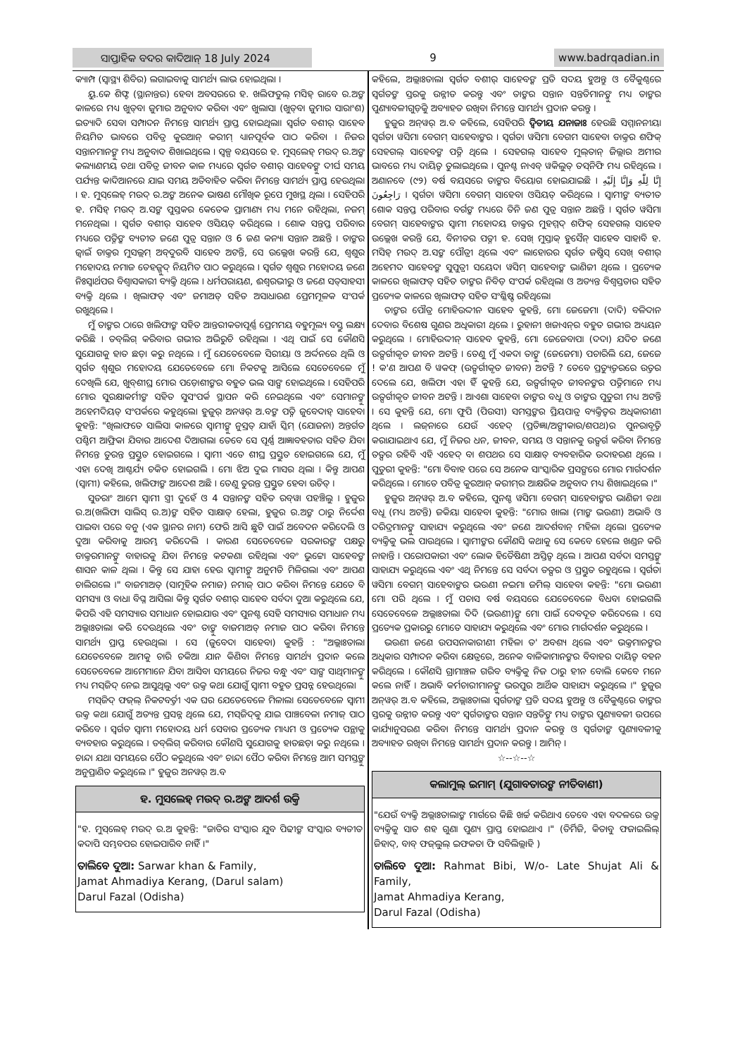ସାପ୍ତାହିକ ବଦର କାଦିଆନ୍ 18 July 2024 9 www.badrqadian.in
କ୍ୟାମ୍ପ (ସ୍ୱାସ୍ଥ୍ୟ ଶିବିର) ଲଗାଇବାକୁ ସାମର୍ଥ୍ୟ ଲାଭ ହୋଇଥିଲା ।
ୟୁ.କେ ଶିଫ୍ଟ (ସ୍ଥାନାନ୍ତର) ହେବା ଅବସରରେ ହ. ଖଲିଫତୁଲ୍ ମସିହ୍ ରାବେ ର.ଅଙ୍କ କାଳରେ ମଧ୍ୟ ଖୁତ୍‌ବା ଜୁମାର ଅନୁବାଦ କରିବା ଏବଂ ଖୁଲାସା (ଖୁତ୍‌ବା ଜୁମାର ସାରାଂଶ) ଇତ୍ୟାଦି ସେବା ସମ୍ପାଦନ ନିମନ୍ତେ ସାମର୍ଥ୍ୟ ପ୍ରାପ୍ତ ହୋଇଥିଲା। ସ୍ୱର୍ଗତ ବଶୀର୍ ସାହେବ ନିୟମିତ ଭାବରେ ପବିତ୍ର କୁରଆନ୍ କରୀମ୍ ଧ୍ୟାନପୂର୍ବକ ପାଠ କରିବା । ନିଜର ସନ୍ତାନମାନଙ୍କୁ ମଧ୍ୟ ଅନୁବାଦ ଶିଖାଇଥିଲେ । ସ୍ୱଳ୍ପ ବୟସରେ ହ. ମୁସ୍‌ଲେହ୍ ମଉଦ୍ ର.ଅଙ୍କ କଲ୍ୟାଣମୟ ତଥା ପବିତ୍ର ଜୀବନ କାଳ ମଧ୍ୟରେ ସ୍ୱର୍ଗତ ବଶୀର୍ ସାହେବଙ୍କୁ ଦୀର୍ଘ ସମୟ ପର୍ଯ୍ୟନ୍ତ କାଦିଆନରେ ଯାଇ ସମୟ ଅତିବାହିତ କରିବା ନିମନ୍ତେ ସାମର୍ଥ୍ୟ ପ୍ରାପ୍ତ ହେଉଥିଲା । ହ. ମୁସ୍‌ଲେହ୍ ମଉଦ୍ ର.ଅଙ୍କ ଅନେକ ଭାଷଣ ମୌଖିକ ରୂପେ ମୁଖସ୍ଥ ଥିଲା । ସେହିପରି ହ. ମସିହ୍ ମଉଦ୍ ଅ.ସଙ୍କ ପୁସ୍ତକର କେତେକ ପ୍ରାମାଣ୍ୟ ମଧ୍ୟ ମନେ ରହିଥିଲା, ନଜମ୍ ମନେଥିଲା । ସ୍ୱର୍ଗତ ବଶୀର୍ ସାହେବ ଓସିୟତ୍ କରିଥିଲେ । ଶୋକ ସନ୍ତପ୍ତ ପରିବାର ମଧ୍ୟରେ ପତ୍ନିଙ୍କ ବ୍ୟତୀତ ଜଣେ ପୁତ୍ର ସନ୍ତାନ ଓ 6 ଜଣ କନ୍ୟା ସନ୍ତାନ ଅଛନ୍ତି । ତାଙ୍କର ଜ୍ୱାଇଁ ଡାକ୍ତର ମୁସଲ୍ଲମ୍ ଅବ୍‌ଦୁରବି ସାହେବ ଅଟନ୍ତି, ସେ ଉଲ୍ଲେଖ କରନ୍ତି ଯେ, ଶ୍ୱଶୁର ମହୋଦୟ ନମାଜ ତେହଜ୍ଜୁଦ୍ ନିୟମିତ ପାଠ କରୁଥିଲେ । ସ୍ୱର୍ଗତ ଶ୍ୱଶୁର ମହୋଦୟ ଜଣେ ନିଃସ୍ୱାର୍ଥପର ବିଶ୍ୱାସକାରୀ ବ୍ୟକ୍ତି ଥିଲେ । ଧର୍ମପରାୟଣ, ଈଶ୍ୱରଭୀରୁ ଓ ଜଣେ ସତ୍‌ସାହସୀ ବ୍ୟକ୍ତି ଥିଲେ । ଖିଲାଫତ୍ ଏବଂ ଜମାଅତ୍ ସହିତ ଅସାଧାରଣ ପ୍ରେମମୂଳକ ସଂପର୍କ ରଖୁଥିଲେ ।
ମୁଁ ତାଙ୍କର ଠାରେ ଖଲିଫାଙ୍କ ସହିତ ଆନ୍ତରୀକତାପୂର୍ଣ୍ଣ ପ୍ରେମମୟ ବହୁମୂଲ୍ୟ ବସ୍ତୁ ଲକ୍ଷ୍ୟ କରିଛି । ତବ୍‌ଲିଗ୍ କରିବାର ଗଭୀର ଅଭିରୁଚି ରହିଥିଲା । ଏଥି ପାଇଁ ସେ କୌଣସି ସୁଯୋଗକୁ ହାତ ଛଡ଼ା କରୁ ନଥିଲେ । ମୁଁ ଯେତେବେଳେ ସିରୀୟା ଓ ଅର୍ଦ୍ଦନରେ ଥିଲି ଓ ସ୍ୱର୍ଗତ ଶ୍ୱଶୁର ମହୋଦୟ ଯେତେବେଳେ ମୋ ନିକଟକୁ ଆସିଲେ ସେତେବେଳେ ମୁଁ ଦେଖିଲି ଯେ, ଖୁବ୍‌ଶୀଘ୍ର ମୋର ପଡ଼ୋଶୀଙ୍କର ବହୁତ ଭଲ ସାଙ୍ଗ ହୋଇଥିଲେ । ସେହିପରି ମୋର ସୁରକ୍ଷାକର୍ମୀଙ୍କ ସହିତ ସୁସଂପର୍କ ସ୍ଥାପନ କରି ନେଇଥିଲେ ଏବଂ ସେମାନଙ୍କୁ ଅହେମଦିୟତ୍ ସଂପର୍କରେ କହୁଥିଲେ। ହୁଜୁର୍ ଅନୱର୍ ଅ.ବଙ୍କ ପତ୍ନି ଜୁବେଦାହ୍ ସାହେବା କୁହନ୍ତି: "ଖିଲାଫତେ ସାଲିସା କାଳରେ ସ୍ୱାମୀଙ୍କୁ ନୁସ୍ରତ୍ ଯାହାଁ ସ୍କିମ୍ (ଯୋଜନା) ଅନ୍ତର୍ଗତ ପଶ୍ଚିମ ଆଫ୍ରିକା ଯିବାର ଆଦେଶ ଦିଆଗଲା ତେବେ ସେ ପୂର୍ଣ୍ଣ ଆଜ୍ଞାବହତାର ସହିତ ଯିବା ନିମନ୍ତେ ତୁରନ୍ତ ପ୍ରସ୍ତୁତ ହୋଇଗଲେ । ସ୍ୱାମୀ ଏତେ ଶୀଘ୍ର ପ୍ରସ୍ତୁତ ହୋଇଗଲେ ଯେ, ମୁଁ ଏହା ଦେଖି ଆଶ୍ଚର୍ଯ୍ୟ ଚକିତ ହୋଇଗଲି । ମୋ ଝିଅ ଦୁଇ ମାସର ଥିଲା । କିନ୍ତୁ ଆପଣ (ସ୍ୱାମୀ) କହିଲେ, ଖଲିଫାଙ୍କ ଆଦେଶ ଅଛି । ତେଣୁ ତୁରନ୍ତ ପ୍ରସ୍ତୁତ ହେବା ଉଚିତ୍ ।
ସୁତରାଂ ଆମେ ସ୍ୱାମୀ ସ୍ତ୍ରୀ ଦୁହେଁ ଓ 4 ସନ୍ତାନଙ୍କ ସହିତ ରବ୍‌ୱା ପହଞ୍ଚିଲୁ । ହୁଜୁର ର.ଅ(ଖଲିଫା ସାଲିସ୍ ର.ଅ)ଙ୍କ ସହିତ ସାକ୍ଷାତ୍ ହେଲା, ହୁଜୁର ର.ଅଙ୍କ ଠାରୁ ନିର୍ଦ୍ଦେଶ ପାଇବା ପରେ ବନୁ (ଏକ ସ୍ଥାନର ନାମ) ଫେରି ଆସି ଛୁଟି ପାଇଁ ଅବେଦନ କରିଦେଲି ଓ ଦୁଆ କରିବାକୁ ଆରମ୍ଭ କରିଦେଲି । କାରଣ ସେତେବେଳେ ସରକାରଙ୍କ ପକ୍ଷରୁ ଡାକ୍ତରମାନଙ୍କୁ ବାହାରକୁ ଯିବା ନିମନ୍ତେ କଟକଣା ରହିଥିଲା ଏବଂ ଭୁଟ୍ଟୋ ସାହେବଙ୍କ ଶାସନ କାଳ ଥିଲା । କିନ୍ତୁ ସେ ଯାହା ହେଉ ସ୍ୱାମୀଙ୍କୁ ଅନୁମତି ମିଳିଗଲା ଏବଂ ଆପଣ ଚାଲିଗଲେ ।" ବାଜମାଅତ୍ (ସାମୂହିକ ନମାଜ) ନମାଜ୍ ପାଠ କରିବା ନିମନ୍ତେ ଯେତେ ବି ସମସ୍ୟା ଓ ବାଧା ବିଘ୍ନ ଆସିଲା କିନ୍ତୁ ସ୍ୱର୍ଗତ ବଶୀର୍ ସାହେବ ସର୍ବଦା ଦୁଆ କରୁଥିଲେ ଯେ, କିପରି ଏହି ସମସ୍ୟାର ସମାଧାନ ହୋଇଯାଉ ଏବଂ ପୁନଶ୍ଚ ସେହି ସମସ୍ୟାର ସମାଧାନ ମଧ୍ୟ ଅଲ୍ଲାଃତାଲା କରି ଦେଉଥିଲେ ଏବଂ ତାଙ୍କୁ ବାଜମାଅତ୍ ନମାଜ ପାଠ କରିବା ନିମନ୍ତେ ସାମର୍ଥ୍ୟ ପ୍ରାପ୍ତ ହେଉଥିଲା । ସେ (ଜୁବେଦା ସାହେବା) କୁହନ୍ତି : "ଅଲ୍ଲାଃତାଲା ଯେତେବେଳେ ଆମକୁ ଚାରି ଚକିଆ ଯାନ କିଣିବା ନିମନ୍ତେ ସାମର୍ଥ୍ୟ ପ୍ରଦାନ କଲେ ସେତେବେଳେ ଆମେମାନେ ଯିବା ଆସିବା ସମୟରେ ନିଜର ବନ୍ଧୁ ଏବଂ ସାଙ୍ଗ ସାଥିମାନଙ୍କୁ ମଧ୍ୟ ମସ୍‌ଜିଦ୍ ନେଇ ଆସୁଥିଲୁ ଏବଂ ଉକ୍ତ କଥା ଯୋଗୁଁ ସ୍ୱାମୀ ବହୁତ ପ୍ରସନ୍ନ ହେଉଥିଲେ।
ମସ୍‌ଜିଦ୍ ଫଜ୍‌ଲ୍ ନିକଟବର୍ତ୍ତୀ ଏକ ଘର ଯେତେବେଳେ ମିଳାଲା ସେତେବେଳେ ସ୍ୱାମୀ ଉକ୍ତ କଥା ଯୋଗୁଁ ଅତ୍ୟନ୍ତ ପ୍ରସନ୍ନ ଥିଲେ ଯେ, ମସ୍‌ଜିଦ୍‌କୁ ଯାଇ ପାଞ୍ଚବେଳା ନମାଜ୍ ପାଠ କରିବେ । ସ୍ୱର୍ଗତ ସ୍ୱାମୀ ମହୋଦୟ ଧର୍ମ ସେବାର ପ୍ରତ୍ୟେକ ମାଧ୍ୟମ ଓ ପ୍ରତ୍ୟେକ ପନ୍ଥାକୁ ବ୍ୟବହାର କରୁଥିଲେ । ତବ୍‌ଲିଗ୍ କରିବାର କୌଣସି ସୁଯୋଗକୁ ହାତଛଡ଼ା କରୁ ନଥିଲେ । ଚାନ୍ଦା ଯଥା ସମୟରେ ପୈଠ କରୁଥିଲେ ଏବଂ ଚାନ୍ଦା ପୈଠ କରିବା ନିମନ୍ତେ ଆମ ସମସ୍ତଙ୍କୁ ଅନୁପ୍ରାଣିତ କରୁଥିଲେ ।" ହୁଜୁର ଅନୱର୍ ଅ.ବ
ହ. ମୁସଲେହ୍ ମଉଦ୍ ର.ଅଙ୍କ ଆଦର୍ଶ ଉକ୍ତି
"ହ. ମୁସ୍‌ଲେହ୍ ମଉଦ୍ ର.ଅ କୁହନ୍ତି: "ଜାତିର ସଂସ୍କାର ଯୁବ ପିଢୀଙ୍କ ସଂସ୍କାର ବ୍ୟତୀତ କଦାପି ସମ୍ଭବପର ହୋଇପାରିବ ନାହିଁ ।"
ତାଲିବେ ଦୁଆ: Sarwar khan & Family,
Jamat Ahmadiya Kerang, (Darul salam)
Darul Fazal (Odisha)
କହିଲେ, ଅଲ୍ଲାଃତାଲା ସ୍ୱର୍ଗତ ବଶୀର୍ ସାହେବଙ୍କ ପ୍ରତି ସଦୟ ହୁଅନ୍ତୁ ଓ ବୈକୁଣ୍ଠରେ ସ୍ୱର୍ଗତଙ୍କ ସ୍ତରକୁ ଉନ୍ନୀତ କରନ୍ତୁ ଏବଂ ତାଙ୍କର ସନ୍ତାନ ସନ୍ତତିମାନଙ୍କୁ ମଧ୍ୟ ତାଙ୍କର ପୁଣ୍ୟାବଳୀଗୁଡ଼ିକୁ ଅବ୍ୟାହତ ରଖିବା ନିମନ୍ତେ ସାମର୍ଥ୍ୟ ପ୍ରଦାନ କରନ୍ତୁ ।
ହୁଜୁର ଅନ୍‌ୱର୍ ଅ.ବ କହିଲେ, ସେହିପରି ଦ୍ୱିତୀୟ ଯନାଜାଃ ହେଉଛି ସମ୍ମାନନୀୟା ସ୍ୱର୍ଗତା ୱସିମା ବେଗମ୍ ସାହେବାଙ୍କର । ସ୍ୱର୍ଗତା ୱସିମା ବେଗମ ସାହେବା ଡାକ୍ତର ଶଫିକ୍ ସେହଗଲ୍ ସାହେବଙ୍କ ପତ୍ନି ଥିଲେ । ସେହଗଲ୍ ସାହେବ ମୁଲ୍‌ତାନ୍ ଜିଲ୍ଲାର ଅମୀର ଭାବରେ ମଧ୍ୟ ଦାୟିତ୍ୱ ତୁଲାଇଥିଲେ । ପୁନଶ୍ଚ ନାଏବ୍ ୱକିଲୁତ୍ ତସ୍‌ନିଫି ମଧ୍ୟ ରହିଥିଲେ । ଅଣାନବେ (୯୨) ବର୍ଷ ବୟସରେ ତାଙ୍କର ବିୟୋଗ ହୋଇଯାଇଛି । إِنَّا لِلّٰهِ وَإِنَّا إِلَيْهِ رَاجِعُونَ । ସ୍ୱର୍ଗତା ୱସିମା ବେଗମ୍ ସାହେବା ଓସିୟତ୍ କରିଥିଲେ । ସ୍ୱାମୀଙ୍କ ବ୍ୟତୀତ ଶୋକ ସନ୍ତପ୍ତ ପରିବାର ବର୍ଗଙ୍କ ମଧ୍ୟରେ ତିନି ଜଣ ପୁତ୍ର ସନ୍ତାନ ଅଛନ୍ତି । ସ୍ୱର୍ଗତ ୱସିମା ବେଗମ୍ ସାହେବାଙ୍କର ସ୍ୱାମୀ ମହୋଦୟ ଡାକ୍ତର ମୁହମ୍ମଦ୍ ଶଫିକ୍ ସେହଗଲ୍ ସାହେବ ଉଲ୍ଲେଖ କରନ୍ତି ଯେ, ବିନୀତର ପତ୍ନୀ ହ. ସେଖ୍ ମୁସ୍ତାକ୍ ହୁସୈନ୍ ସାହେବ ସାହାବି ହ. ମସିହ୍ ମଉଦ୍ ଅ.ସଙ୍କ ପୌତ୍ରୀ ଥିଲେ ଏବଂ ଲାହୋରର ସ୍ୱର୍ଗତ ଜଷ୍ଟିସ୍ ସେଖ୍ ବଶୀର୍ ଅହେମଦ ସାହେବଙ୍କ ସୁପୁତ୍ରୀ ସୟେଦା ୱସିମ୍ ସାହେବାଙ୍କ ଭାଣିଜୀ ଥିଲେ । ପ୍ରତ୍ୟେକ କାଳରେ ଖିଲାଫତ୍ ସହିତ ତାଙ୍କର ନିବିଡ଼ ସଂପର୍କ ରହିଥିଲା ଓ ଅତ୍ୟନ୍ତ ବିଶ୍ୱସ୍ତତାର ସହିତ ପ୍ରତ୍ୟେକ କାଳରେ ଖିଲାଫତ୍ ସହିତ ସଂଶ୍ଳିଷ୍ଟ ରହିଥିଲେ।
ତାଙ୍କର ପୌତ୍ର ମୋହିଉଦ୍ଦୀନ ସାହେବ କୁହନ୍ତି, ମୋ ଜେଜେମା (ଦାଦି) ବଳିଦାନ ଦେବାର ବିଶେଷ ଗୁଣର ଅଧିକାରୀ ଥିଲେ । ରୁହାନୀ ଖଜାଏନ୍‌ର ବହୁତ ଗଭୀର ଅଧ୍ୟୟନ କରୁଥିଲେ । ମୋହିଉଦ୍ଦୀନ୍ ସାହେବ କୁହନ୍ତି, ମୋ ଜେଜେବାପା (ଦଦା) ଯଦିଚ ଜଣେ ଉତ୍ସର୍ଗୀକୃତ ଜୀବନ ଅଟନ୍ତି । ତେଣୁ ମୁଁ ଏକଦା ତାଙ୍କୁ (ଜେଜେମା) ପଚାରିଲି ଯେ, ଜେଜେ ! କ'ଣ ଆପଣ ବି ୱକଫ୍ (ଉତ୍ସର୍ଗୀକୃତ ଜୀବନ) ଅଟନ୍ତି ? ତେବେ ପ୍ରତ୍ୟୁତ୍ତରରେ ଉତ୍ତର ଦେଲେ ଯେ, ଖଲିଫା ଏହା ହିଁ କୁହନ୍ତି ଯେ, ଉତ୍ସର୍ଗୀକୃତ ଜୀବନଙ୍କର ପତ୍ନିମାନେ ମଧ୍ୟ ଉତ୍ସର୍ଗୀକୃତ ଜୀବନ ଅଟନ୍ତି । ଆଏଶା ସାହେବା ତାଙ୍କର ବଧୂ ଓ ତାଙ୍କର ପୁତୁରୀ ମଧ୍ୟ ଅଟନ୍ତି । ସେ କୁହନ୍ତି ଯେ, ମୋ ଫୁପି (ପିଉସୀ) ସମସ୍ତଙ୍କର ପ୍ରିୟପାତ୍ର ବ୍ୟକ୍ତିତ୍ୱର ଅଧିକାରୀଣୀ ଥିଲେ । ଲଜ୍‌ନାରେ ଯେଉଁ ଏହେଦ୍ (ପ୍ରତିଜ୍ଞା/ଅଙ୍ଗୀକାର/ଶପଥ)ର ପୁନରାବୃତ୍ତି କରାଯାଇଥାଏ ଯେ, ମୁଁ ନିଜର ଧନ, ଜୀବନ, ସମୟ ଓ ସନ୍ତାନକୁ ଉତ୍ସର୍ଗ କରିବା ନିମନ୍ତେ ତତ୍ପର ରହିବି ଏହି ଏହେଦ୍ ବା ଶପଥର ସେ ସାକ୍ଷାତ୍ ବ୍ୟବହାରିକ ଉଦାହରଣ ଥିଲେ । ପୁତୁରୀ କୁହନ୍ତି: "ମୋ ବିବାହ ପରେ ସେ ଅନେକ ସାଂସ୍କାରିକ ପ୍ରସଙ୍ଗରେ ମୋର ମାର୍ଗଦର୍ଶନ କରିଥିଲେ । ମୋତେ ପବିତ୍ର କୁରଆନ୍ କରୀମ୍‌ର ଆକ୍ଷରିକ ଅନୁବାଦ ମଧ୍ୟ ଶିଖାଇଥିଲେ ।"
ହୁଜୁର ଅନ୍‌ୱର୍ ଅ.ବ କହିଲେ, ପୁନଶ୍ଚ ୱସିମା ବେଗମ୍ ସାହେବାଙ୍କର ଭାଣିଜୀ ତଥା ବଧୂ (ମଧ୍ୟ ଅଟନ୍ତି) ଜକିୟା ସାହେବା କୁହନ୍ତି: "ମୋର ଖାଲା (ମାଙ୍କ ଭଉଣୀ) ଅଭାବି ଓ ଦରିଦ୍ରମାନଙ୍କୁ ସାହାଯ୍ୟ କରୁଥିଲେ ଏବଂ ଜଣେ ଆଦର୍ଶବାନ୍ ମହିଳା ଥିଲେ। ପ୍ରତ୍ୟେକ ବ୍ୟକ୍ତିକୁ ଭଲ ପାଉଥିଲେ । ସ୍ୱାମୀଙ୍କର କୌଣସି କଥାକୁ ସେ କେବେ ହେଲେ ଖଣ୍ଡନ କରି ନାହାନ୍ତି । ପରୋପକାରୀ ଏବଂ ଲୋକ ହିତୈଷିଣୀ ଅସ୍ତିତ୍ୱ ଥିଲେ । ଆପଣ ସର୍ବଦା ସମସ୍ତଙ୍କୁ ସାହାଯ୍ୟ କରୁଥିଲେ ଏବଂ ଏଥି ନିମନ୍ତେ ସେ ସର୍ବଦା ତତ୍ପର ଓ ପ୍ରସ୍ତୁତ ରହୁଥିଲେ । ସ୍ୱର୍ଗତା ୱସିମା ବେଗମ୍ ସାହେବାଙ୍କର ଭଉଣୀ ନଇମା ଜମିଲ୍ ସାହେବା କହନ୍ତି: "ମୋ ଭଉଣୀ ମୋ ପରି ଥିଲେ । ମୁଁ ପଚାସ ବର୍ଷ ବୟସରେ ଯେତେବେଳେ ବିଧବା ହୋଇଗଲି ସେତେବେଳେ ଅଲ୍ଲାଃତାଲା ଦିଦି (ଭଉଣୀ)ଙ୍କୁ ମୋ ପାଇଁ ଦେବଦୂତ କରିଦେଲେ । ସେ ପ୍ରତ୍ୟେକ ପ୍ରକାରରୁ ମୋତେ ସାହାଯ୍ୟ କରୁଥିଲେ ଏବଂ ମୋର ମାର୍ଗଦର୍ଶନ କରୁଥିଲେ ।
ଭଉଣୀ ଜଣେ ଉପସନାକାରୀଣୀ ମହିଳା ତ' ଅବଶ୍ୟ ଥିଲେ ଏବଂ ଭକ୍ତମାନଙ୍କର ଅଧିକାର ସମ୍ପାଦନ କରିବା କ୍ଷେତ୍ରରେ, ଅନେକ ବାଳିକାମାନଙ୍କର ବିବାହର ଦାୟିତ୍ୱ ବହନ କରିଥିଲେ । କୌଣସି ଗ୍ରାମାଞ୍ଚଳ ଗରିବ ବ୍ୟକ୍ତିକୁ ନିଜ ଠାରୁ ହୀନ ବୋଲି କେବେ ମନେ କଲେ ନାହିଁ । ଅଭାବି କର୍ମଚାରୀମାନଙ୍କୁ ଭରପୁର ଆର୍ଥିକ ସାହାଯ୍ୟ କରୁଥିଲେ ।" ହୁଜୁର ଅନ୍‌ୱର୍ ଅ.ବ କହିଲେ, ଅଲ୍ଲାଃତାଲା ସ୍ୱର୍ଗତାଙ୍କ ପ୍ରତି ସଦୟ ହୁଅନ୍ତୁ ଓ ବୈକୁଣ୍ଠରେ ତାଙ୍କର ସ୍ତରକୁ ଉନ୍ନୀତ କରନ୍ତୁ ଏବଂ ସ୍ୱର୍ଗତାଙ୍କର ସନ୍ତାନ ସନ୍ତତିଙ୍କୁ ମଧ୍ୟ ତାଙ୍କର ପୁଣ୍ୟାବଳୀ ଉପରେ କାର୍ଯ୍ୟାନୁସରଣ କରିବା ନିମନ୍ତେ ସାମର୍ଥ୍ୟ ପ୍ରଦାନ କରନ୍ତୁ ଓ ସ୍ୱର୍ଗତାଙ୍କ ପୁଣ୍ୟାବଳୀକୁ ଅବ୍ୟାହତ ରଖିବା ନିମନ୍ତେ ସାମର୍ଥ୍ୟ ପ୍ରଦାନ କରନ୍ତୁ । ଆମିନ୍ ।
☆--☆--☆
କଲାମୁଲ୍ ଇମାମ୍ (ଯୁଗାବତାରଙ୍କ ନୀତିବାଣୀ)
"ଯେଉଁ ବ୍ୟକ୍ତି ଅଲ୍ଲାଃତାଲାଙ୍କ ମାର୍ଗରେ କିଛି ଖର୍ଚ୍ଚ କରିଥାଏ ତେବେ ଏହା ବଦଳରେ ଉକ୍ତ ବ୍ୟକ୍ତିକୁ ସାତ ଶହ ଗୁଣା ପୁଣ୍ୟ ପ୍ରାପ୍ତ ହୋଇଥାଏ ।" (ତିର୍ମିଜି, କିତାବୁ ଫଜାଇଲିଲ୍ ଜିହାଦ୍, ବାବ୍ ଫଜ୍‌ଲୁଲ୍ ଇଫକତା ଫି ସବିଲିଲ୍ଲାହି )
ତାଲିବେ ଦୁଆ: Rahmat Bibi, W/o- Late Shujat Ali & Family,
Jamat Ahmadiya Kerang,
Darul Fazal (Odisha)